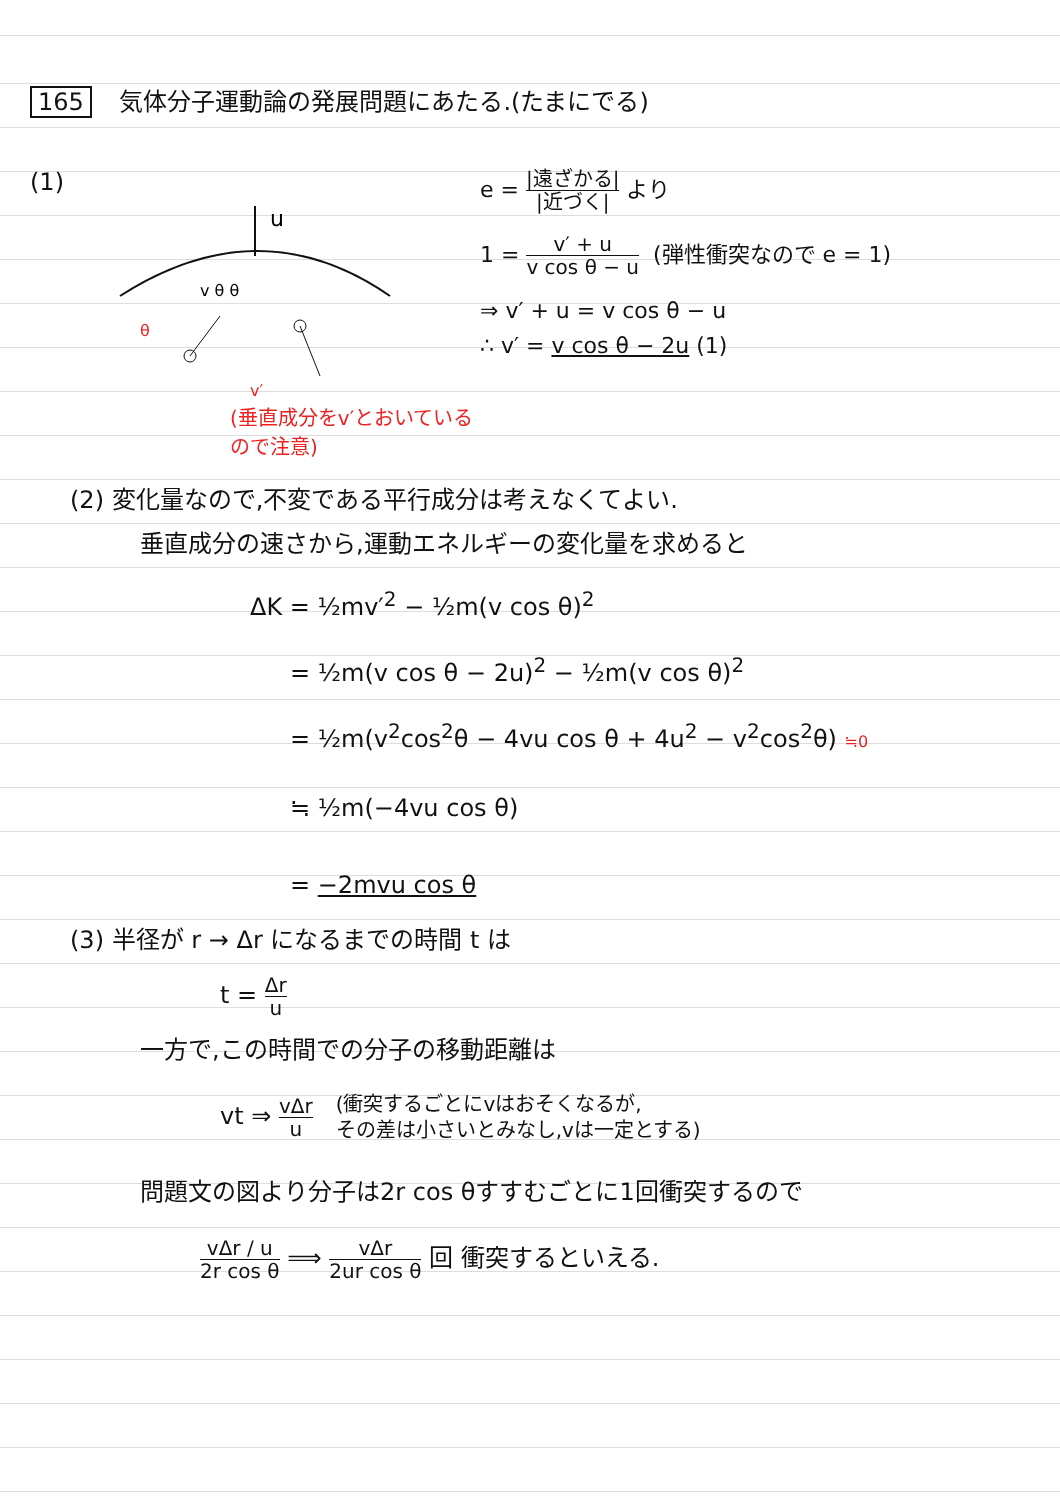165 気体分子運動論の発展問題にあたる.(たまにでる)
(1)
u
v θ θ
θ
v′
(垂直成分をv′とおいているので注意)
e = |遠ざかる| |近づく| より
1 = v′ + u v cos θ − u (弾性衝突なので e = 1)
⇒ v′ + u = v cos θ − u
∴ v′ = v cos θ − 2u (1)
(2) 変化量なので,不変である平行成分は考えなくてよい.
垂直成分の速さから,運動エネルギーの変化量を求めると
ΔK = ½mv′<sup>2</sup> − ½m(v cos θ)<sup>2</sup>
= ½m(v cos θ − 2u)<sup>2</sup> − ½m(v cos θ)<sup>2</sup>
= ½m(v<sup>2</sup>cos<sup>2</sup>θ − 4vu cos θ + 4u<sup>2</sup> − v<sup>2</sup>cos<sup>2</sup>θ) ≒0
≒ ½m(−4vu cos θ)
= −2mvu cos θ
(3) 半径が r → Δr になるまでの時間 t は
t = Δr u
一方で,この時間での分子の移動距離は
vt ⇒ vΔr u (衝突するごとにvはおそくなるが,
その差は小さいとみなし,vは一定とする)
問題文の図より分子は2r cos θすすむごとに1回衝突するので
vΔr / u 2r cos θ ⟹ vΔr 2ur cos θ 回 衝突するといえる.